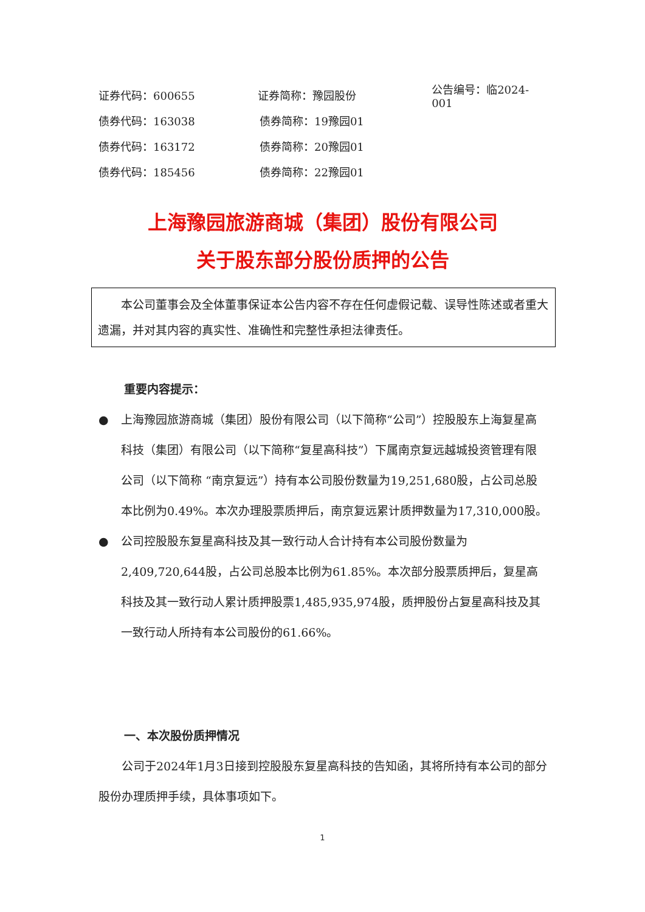证券代码：600655 证券简称：豫园股份 公告编号：临2024-001
债券代码：163038 债券简称：19豫园01
债券代码：163172 债券简称：20豫园01
债券代码：185456 债券简称：22豫园01
上海豫园旅游商城（集团）股份有限公司
关于股东部分股份质押的公告
本公司董事会及全体董事保证本公告内容不存在任何虚假记载、误导性陈述或者重大遗漏，并对其内容的真实性、准确性和完整性承担法律责任。
重要内容提示：
● 上海豫园旅游商城（集团）股份有限公司（以下简称“公司”）控股股东上海复星高科技（集团）有限公司（以下简称“复星高科技”）下属南京复远越城投资管理有限公司（以下简称 “南京复远”）持有本公司股份数量为19,251,680股，占公司总股本比例为0.49%。本次办理股票质押后，南京复远累计质押数量为17,310,000股。
● 公司控股股东复星高科技及其一致行动人合计持有本公司股份数量为2,409,720,644股，占公司总股本比例为61.85%。本次部分股票质押后，复星高科技及其一致行动人累计质押股票1,485,935,974股，质押股份占复星高科技及其一致行动人所持有本公司股份的61.66%。
一、本次股份质押情况
公司于2024年1月3日接到控股股东复星高科技的告知函，其将所持有本公司的部分股份办理质押手续，具体事项如下。
1